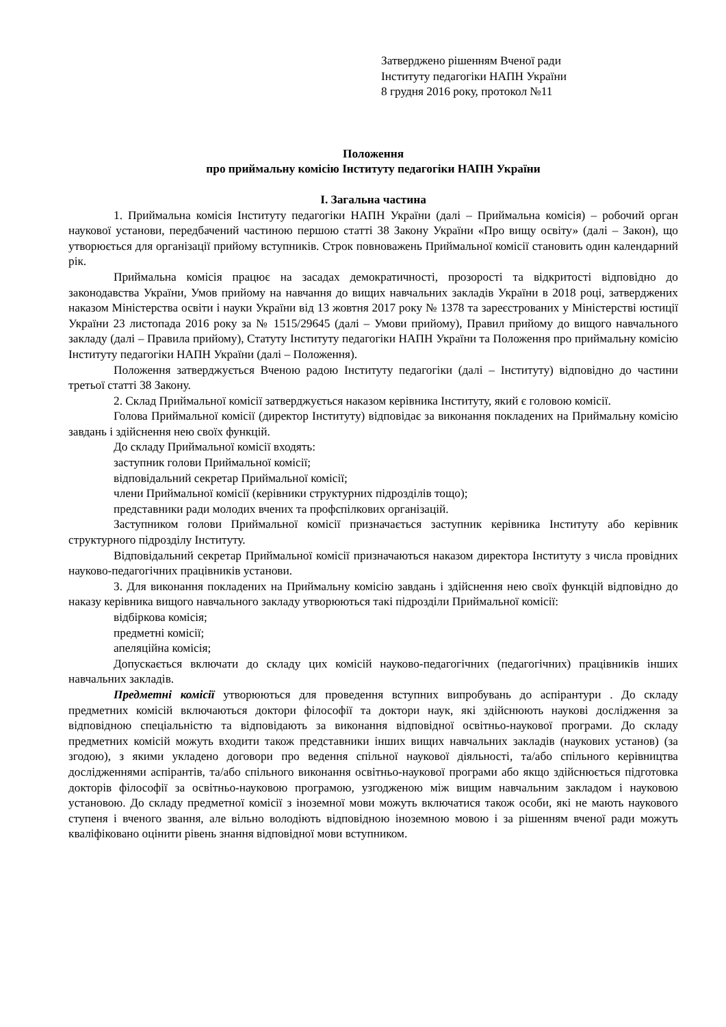Затверджено рішенням Вченої ради
Інституту педагогіки НАПН України
8 грудня 2016 року, протокол №11
Положення
про приймальну комісію Інституту педагогіки НАПН України
І. Загальна частина
1. Приймальна комісія Інституту педагогіки НАПН України (далі – Приймальна комісія) – робочий орган наукової установи, передбачений частиною першою статті 38 Закону України «Про вищу освіту» (далі – Закон), що утворюється для організації прийому вступників. Строк повноважень Приймальної комісії становить один календарний рік.
Приймальна комісія працює на засадах демократичності, прозорості та відкритості відповідно до законодавства України, Умов прийому на навчання до вищих навчальних закладів України в 2018 році, затверджених наказом Міністерства освіти і науки України від 13 жовтня 2017 року № 1378 та зареєстрованих у Міністерстві юстиції України 23 листопада 2016 року за № 1515/29645 (далі – Умови прийому), Правил прийому до вищого навчального закладу (далі – Правила прийому), Статуту Інституту педагогіки НАПН України та Положення про приймальну комісію Інституту педагогіки НАПН України (далі – Положення).
Положення затверджується Вченою радою Інституту педагогіки (далі – Інституту) відповідно до частини третьої статті 38 Закону.
2. Склад Приймальної комісії затверджується наказом керівника Інституту, який є головою комісії.
Голова Приймальної комісії (директор Інституту) відповідає за виконання покладених на Приймальну комісію завдань і здійснення нею своїх функцій.
До складу Приймальної комісії входять:
заступник голови Приймальної комісії;
відповідальний секретар Приймальної комісії;
члени Приймальної комісії (керівники структурних підрозділів тощо);
представники ради молодих вчених та профспілкових організацій.
Заступником голови Приймальної комісії призначається заступник керівника Інституту або керівник структурного підрозділу Інституту.
Відповідальний секретар Приймальної комісії призначаються наказом директора Інституту з числа провідних науково-педагогічних працівників установи.
3. Для виконання покладених на Приймальну комісію завдань і здійснення нею своїх функцій відповідно до наказу керівника вищого навчального закладу утворюються такі підрозділи Приймальної комісії:
відбіркова комісія;
предметні комісії;
апеляційна комісія;
Допускається включати до складу цих комісій науково-педагогічних (педагогічних) працівників інших навчальних закладів.
Предметні комісії утворюються для проведення вступних випробувань до аспірантури . До складу предметних комісій включаються доктори філософії та доктори наук, які здійснюють наукові дослідження за відповідною спеціальністю та відповідають за виконання відповідної освітньо-наукової програми. До складу предметних комісій можуть входити також представники інших вищих навчальних закладів (наукових установ) (за згодою), з якими укладено договори про ведення спільної наукової діяльності, та/або спільного керівництва дослідженнями аспірантів, та/або спільного виконання освітньо-наукової програми або якщо здійснюється підготовка докторів філософії за освітньо-науковою програмою, узгодженою між вищим навчальним закладом і науковою установою. До складу предметної комісії з іноземної мови можуть включатися також особи, які не мають наукового ступеня і вченого звання, але вільно володіють відповідною іноземною мовою і за рішенням вченої ради можуть кваліфіковано оцінити рівень знання відповідної мови вступником.